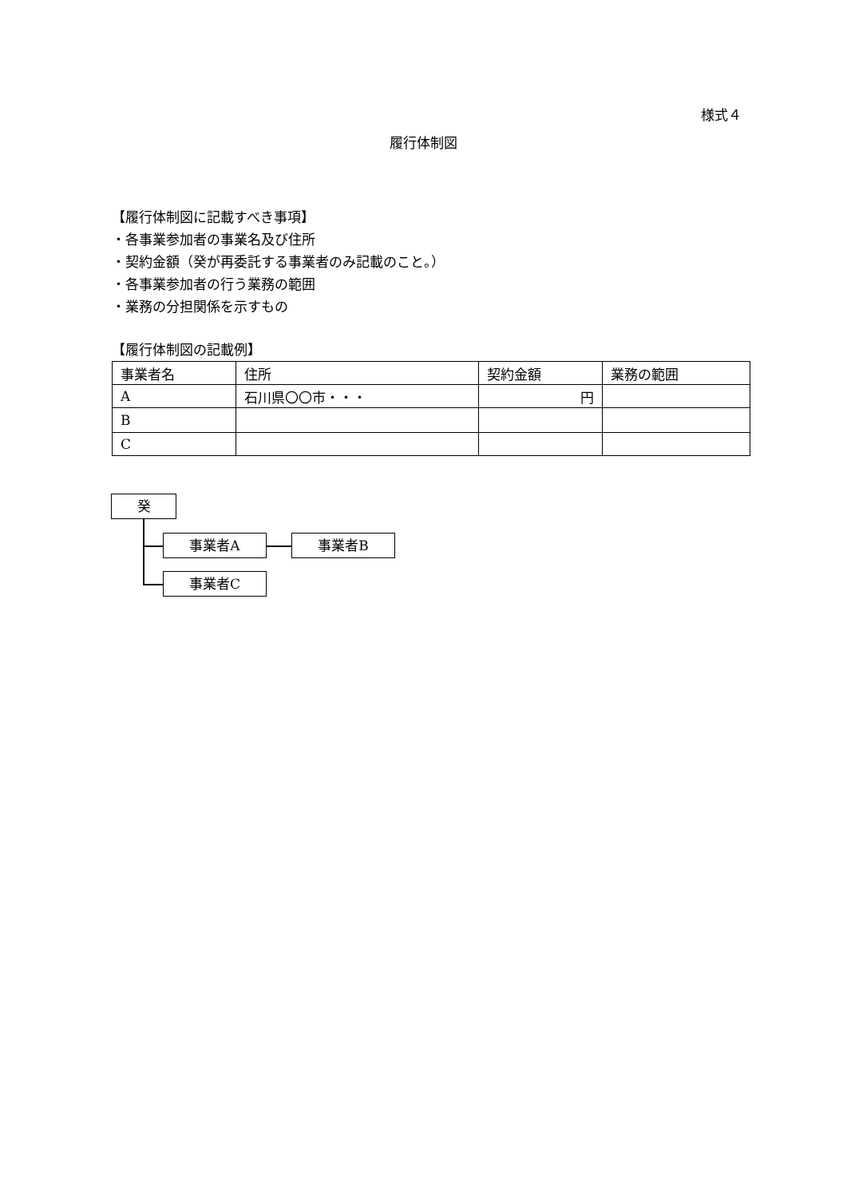様式４
履行体制図
【履行体制図に記載すべき事項】
・各事業参加者の事業名及び住所
・契約金額（癸が再委託する事業者のみ記載のこと。）
・各事業参加者の行う業務の範囲
・業務の分担関係を示すもの
【履行体制図の記載例】
| 事業者名 | 住所 | 契約金額 | 業務の範囲 |
| A | 石川県〇〇市・・・ | 円 | |
| B | | | |
| C | | | |
癸
事業者A 事業者B
事業者C